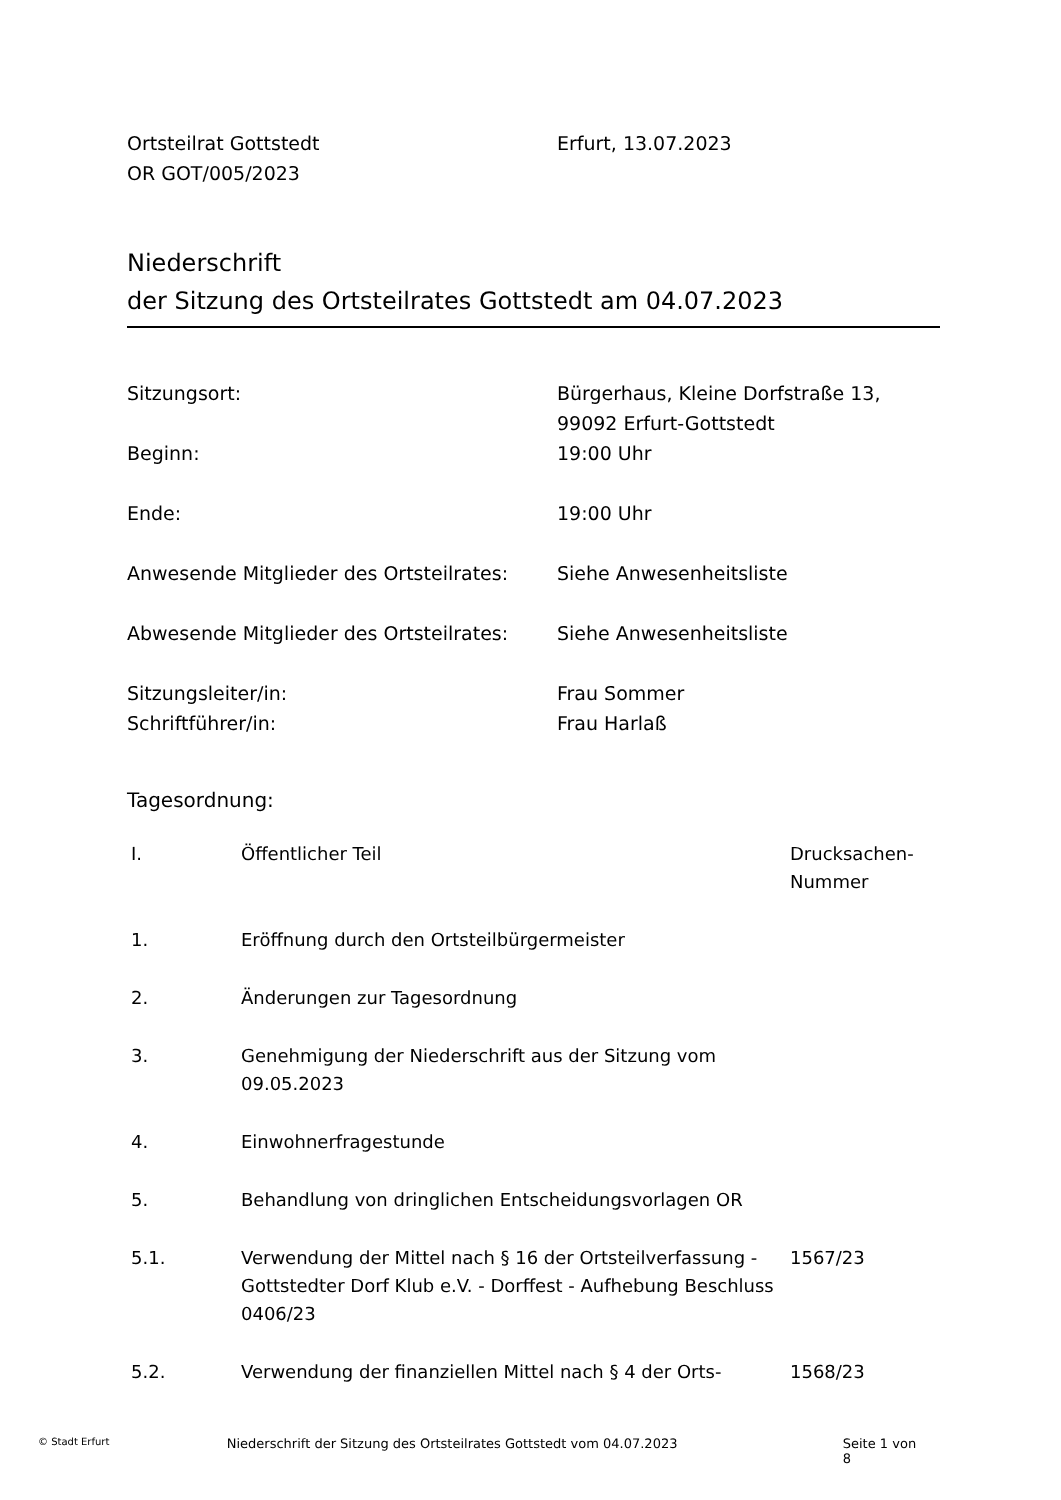Ortsteilrat Gottstedt
OR GOT/005/2023
Erfurt, 13.07.2023
Niederschrift
der Sitzung des Ortsteilrates Gottstedt am 04.07.2023
| Sitzungsort: | Bürgerhaus, Kleine Dorfstraße 13, 99092 Erfurt-Gottstedt |
| Beginn: | 19:00 Uhr |
| Ende: | 19:00 Uhr |
| Anwesende Mitglieder des Ortsteilrates: | Siehe Anwesenheitsliste |
| Abwesende Mitglieder des Ortsteilrates: | Siehe Anwesenheitsliste |
| Sitzungsleiter/in: Schriftführer/in: | Frau Sommer Frau Harlaß |
Tagesordnung:
| I. | Öffentlicher Teil | Drucksachen- Nummer |
| --- | --- | --- |
| 1. | Eröffnung durch den Ortsteilbürgermeister | |
| 2. | Änderungen zur Tagesordnung | |
| 3. | Genehmigung der Niederschrift aus der Sitzung vom 09.05.2023 | |
| 4. | Einwohnerfragestunde | |
| 5. | Behandlung von dringlichen Entscheidungsvorlagen OR | |
| 5.1. | Verwendung der Mittel nach § 16 der Ortsteilverfassung - Gottstedter Dorf Klub e.V. - Dorffest - Aufhebung Beschluss 0406/23 | 1567/23 |
| 5.2. | Verwendung der finanziellen Mittel nach § 4 der Orts- | 1568/23 |
© Stadt Erfurt
Niederschrift der Sitzung des Ortsteilrates Gottstedt vom 04.07.2023 Seite 1 von 8